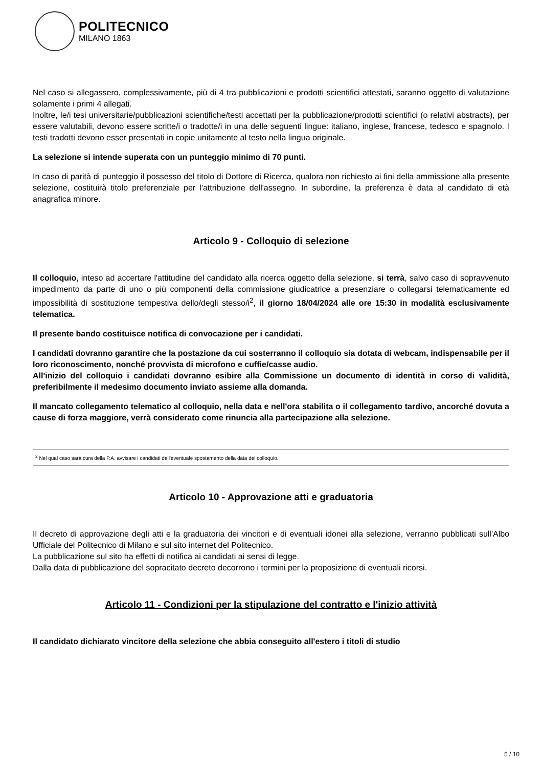POLITECNICO
MILANO 1863
Nel caso si allegassero, complessivamente, più di 4 tra pubblicazioni e prodotti scientifici attestati, saranno oggetto di valutazione solamente i primi 4 allegati.
Inoltre, le/i tesi universitarie/pubblicazioni scientifiche/testi accettati per la pubblicazione/prodotti scientifici (o relativi abstracts), per essere valutabili, devono essere scritte/i o tradotte/i in una delle seguenti lingue: italiano, inglese, francese, tedesco e spagnolo. I testi tradotti devono esser presentati in copie unitamente al testo nella lingua originale.
La selezione si intende superata con un punteggio minimo di 70 punti.
In caso di parità di punteggio il possesso del titolo di Dottore di Ricerca, qualora non richiesto ai fini della ammissione alla presente selezione, costituirà titolo preferenziale per l'attribuzione dell'assegno. In subordine, la preferenza è data al candidato di età anagrafica minore.
Articolo 9 - Colloquio di selezione
Il colloquio, inteso ad accertare l'attitudine del candidato alla ricerca oggetto della selezione, si terrà, salvo caso di sopravvenuto impedimento da parte di uno o più componenti della commissione giudicatrice a presenziare o collegarsi telematicamente ed impossibilità di sostituzione tempestiva dello/degli stesso/i<sup>2</sup>, il giorno 18/04/2024 alle ore 15:30 in modalità esclusivamente telematica.
Il presente bando costituisce notifica di convocazione per i candidati.
I candidati dovranno garantire che la postazione da cui sosterranno il colloquio sia dotata di webcam, indispensabile per il loro riconoscimento, nonché provvista di microfono e cuffie/casse audio.
All'inizio del colloquio i candidati dovranno esibire alla Commissione un documento di identità in corso di validità, preferibilmente il medesimo documento inviato assieme alla domanda.
Il mancato collegamento telematico al colloquio, nella data e nell'ora stabilita o il collegamento tardivo, ancorché dovuta a cause di forza maggiore, verrà considerato come rinuncia alla partecipazione alla selezione.
<sup>2</sup> Nel qual caso sarà cura della P.A. avvisare i candidati dell'eventuale spostamento della data del colloquio.
Articolo 10 - Approvazione atti e graduatoria
Il decreto di approvazione degli atti e la graduatoria dei vincitori e di eventuali idonei alla selezione, verranno pubblicati sull'Albo Ufficiale del Politecnico di Milano e sul sito internet del Politecnico.
La pubblicazione sul sito ha effetti di notifica ai candidati ai sensi di legge.
Dalla data di pubblicazione del sopracitato decreto decorrono i termini per la proposizione di eventuali ricorsi.
Articolo 11 - Condizioni per la stipulazione del contratto e l'inizio attività
Il candidato dichiarato vincitore della selezione che abbia conseguito all'estero i titoli di studio
5 / 10